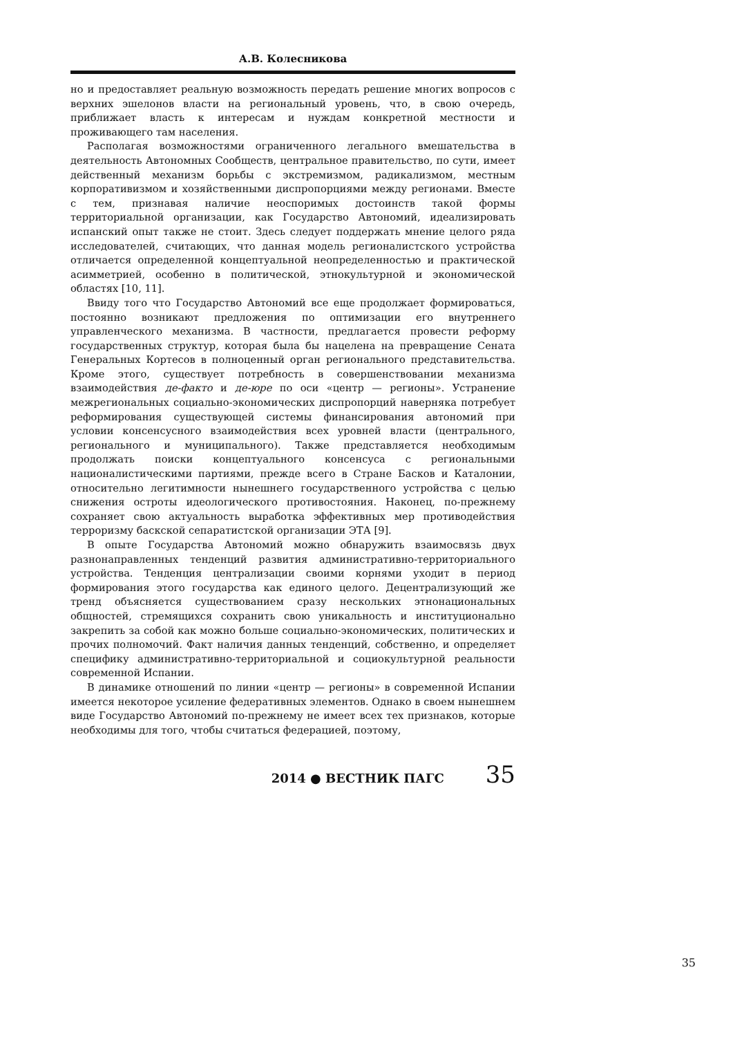А.В. Колесникова
но и предоставляет реальную возможность передать решение многих вопросов с верхних эшелонов власти на региональный уровень, что, в свою очередь, приближает власть к интересам и нуждам конкретной местности и проживающего там населения.
Располагая возможностями ограниченного легального вмешательства в деятельность Автономных Сообществ, центральное правительство, по сути, имеет действенный механизм борьбы с экстремизмом, радикализмом, местным корпоративизмом и хозяйственными диспропорциями между регионами. Вместе с тем, признавая наличие неоспоримых достоинств такой формы территориальной организации, как Государство Автономий, идеализировать испанский опыт также не стоит. Здесь следует поддержать мнение целого ряда исследователей, считающих, что данная модель регионалистского устройства отличается определенной концептуальной неопределенностью и практической асимметрией, особенно в политической, этнокультурной и экономической областях [10, 11].
Ввиду того что Государство Автономий все еще продолжает формироваться, постоянно возникают предложения по оптимизации его внутреннего управленческого механизма. В частности, предлагается провести реформу государственных структур, которая была бы нацелена на превращение Сената Генеральных Кортесов в полноценный орган регионального представительства. Кроме этого, существует потребность в совершенствовании механизма взаимодействия де-факто и де-юре по оси «центр — регионы». Устранение межрегиональных социально-экономических диспропорций наверняка потребует реформирования существующей системы финансирования автономий при условии консенсусного взаимодействия всех уровней власти (центрального, регионального и муниципального). Также представляется необходимым продолжать поиски концептуального консенсуса с региональными националистическими партиями, прежде всего в Стране Басков и Каталонии, относительно легитимности нынешнего государственного устройства с целью снижения остроты идеологического противостояния. Наконец, по-прежнему сохраняет свою актуальность выработка эффективных мер противодействия терроризму баскской сепаратистской организации ЭТА [9].
В опыте Государства Автономий можно обнаружить взаимосвязь двух разнонаправленных тенденций развития административно-территориального устройства. Тенденция централизации своими корнями уходит в период формирования этого государства как единого целого. Децентрализующий же тренд объясняется существованием сразу нескольких этнонациональных общностей, стремящихся сохранить свою уникальность и институционально закрепить за собой как можно больше социально-экономических, политических и прочих полномочий. Факт наличия данных тенденций, собственно, и определяет специфику административно-территориальной и социокультурной реальности современной Испании.
В динамике отношений по линии «центр — регионы» в современной Испании имеется некоторое усиление федеративных элементов. Однако в своем нынешнем виде Государство Автономий по-прежнему не имеет всех тех признаков, которые необходимы для того, чтобы считаться федерацией, поэтому,
2014 ● ВЕСТНИК ПАГС 35
35